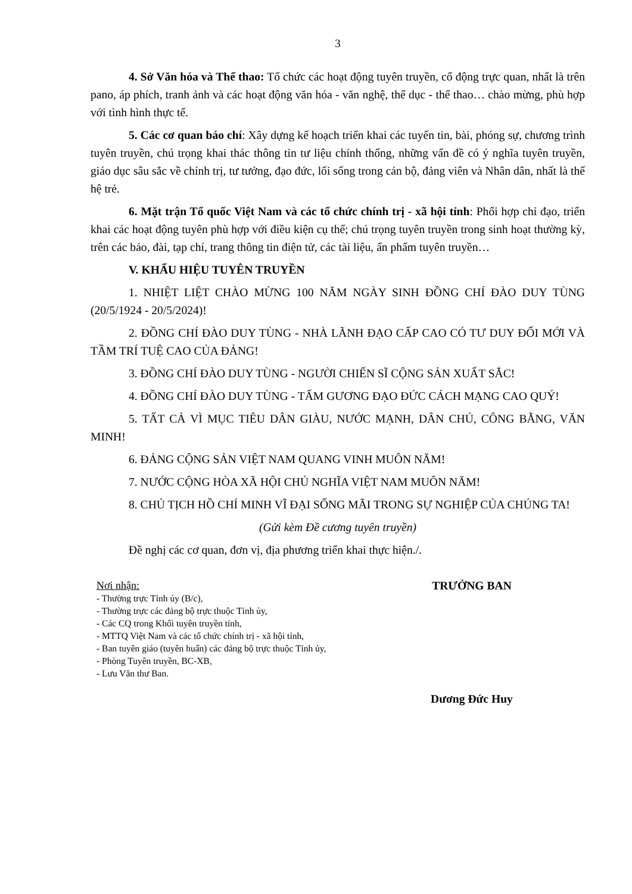3
4. Sở Văn hóa và Thể thao: Tổ chức các hoạt động tuyên truyền, cổ động trực quan, nhất là trên pano, áp phích, tranh ảnh và các hoạt động văn hóa - văn nghệ, thể dục - thể thao… chào mừng, phù hợp với tình hình thực tế.
5. Các cơ quan báo chí: Xây dựng kế hoạch triển khai các tuyến tin, bài, phóng sự, chương trình tuyên truyền, chú trọng khai thác thông tin tư liệu chính thống, những vấn đề có ý nghĩa tuyên truyền, giáo dục sâu sắc về chính trị, tư tưởng, đạo đức, lối sống trong cán bộ, đảng viên và Nhân dân, nhất là thế hệ trẻ.
6. Mặt trận Tổ quốc Việt Nam và các tổ chức chính trị - xã hội tỉnh: Phối hợp chỉ đạo, triển khai các hoạt động tuyên phù hợp với điều kiện cụ thể; chú trọng tuyên truyền trong sinh hoạt thường kỳ, trên các báo, đài, tạp chí, trang thông tin điện tử, các tài liệu, ấn phẩm tuyên truyền…
V. KHẨU HIỆU TUYÊN TRUYỀN
1. NHIỆT LIỆT CHÀO MỪNG 100 NĂM NGÀY SINH ĐỒNG CHÍ ĐÀO DUY TÙNG (20/5/1924 - 20/5/2024)!
2. ĐỒNG CHÍ ĐÀO DUY TÙNG - NHÀ LÃNH ĐẠO CẤP CAO CÓ TƯ DUY ĐỔI MỚI VÀ TẦM TRÍ TUỆ CAO CỦA ĐẢNG!
3. ĐỒNG CHÍ ĐÀO DUY TÙNG - NGƯỜI CHIẾN SĨ CỘNG SẢN XUẤT SẮC!
4. ĐỒNG CHÍ ĐÀO DUY TÙNG - TẤM GƯƠNG ĐẠO ĐỨC CÁCH MẠNG CAO QUÝ!
5. TẤT CẢ VÌ MỤC TIÊU DÂN GIÀU, NƯỚC MẠNH, DÂN CHỦ, CÔNG BẰNG, VĂN MINH!
6. ĐẢNG CỘNG SẢN VIỆT NAM QUANG VINH MUÔN NĂM!
7. NƯỚC CỘNG HÒA XÃ HỘI CHỦ NGHĨA VIỆT NAM MUÔN NĂM!
8. CHỦ TỊCH HỒ CHÍ MINH VĨ ĐẠI SỐNG MÃI TRONG SỰ NGHIỆP CỦA CHÚNG TA!
(Gửi kèm Đề cương tuyên truyền)
Đề nghị các cơ quan, đơn vị, địa phương triển khai thực hiện./.
Nơi nhận:
- Thường trực Tỉnh ủy (B/c),
- Thường trực các đảng bộ trực thuộc Tỉnh ủy,
- Các CQ trong Khối tuyên truyền tỉnh,
- MTTQ Việt Nam và các tổ chức chính trị - xã hội tỉnh,
- Ban tuyên giáo (tuyên huấn) các đảng bộ trực thuộc Tỉnh ủy,
- Phòng Tuyên truyền, BC-XB,
- Lưu Văn thư Ban.
TRƯỞNG BAN
Dương Đức Huy